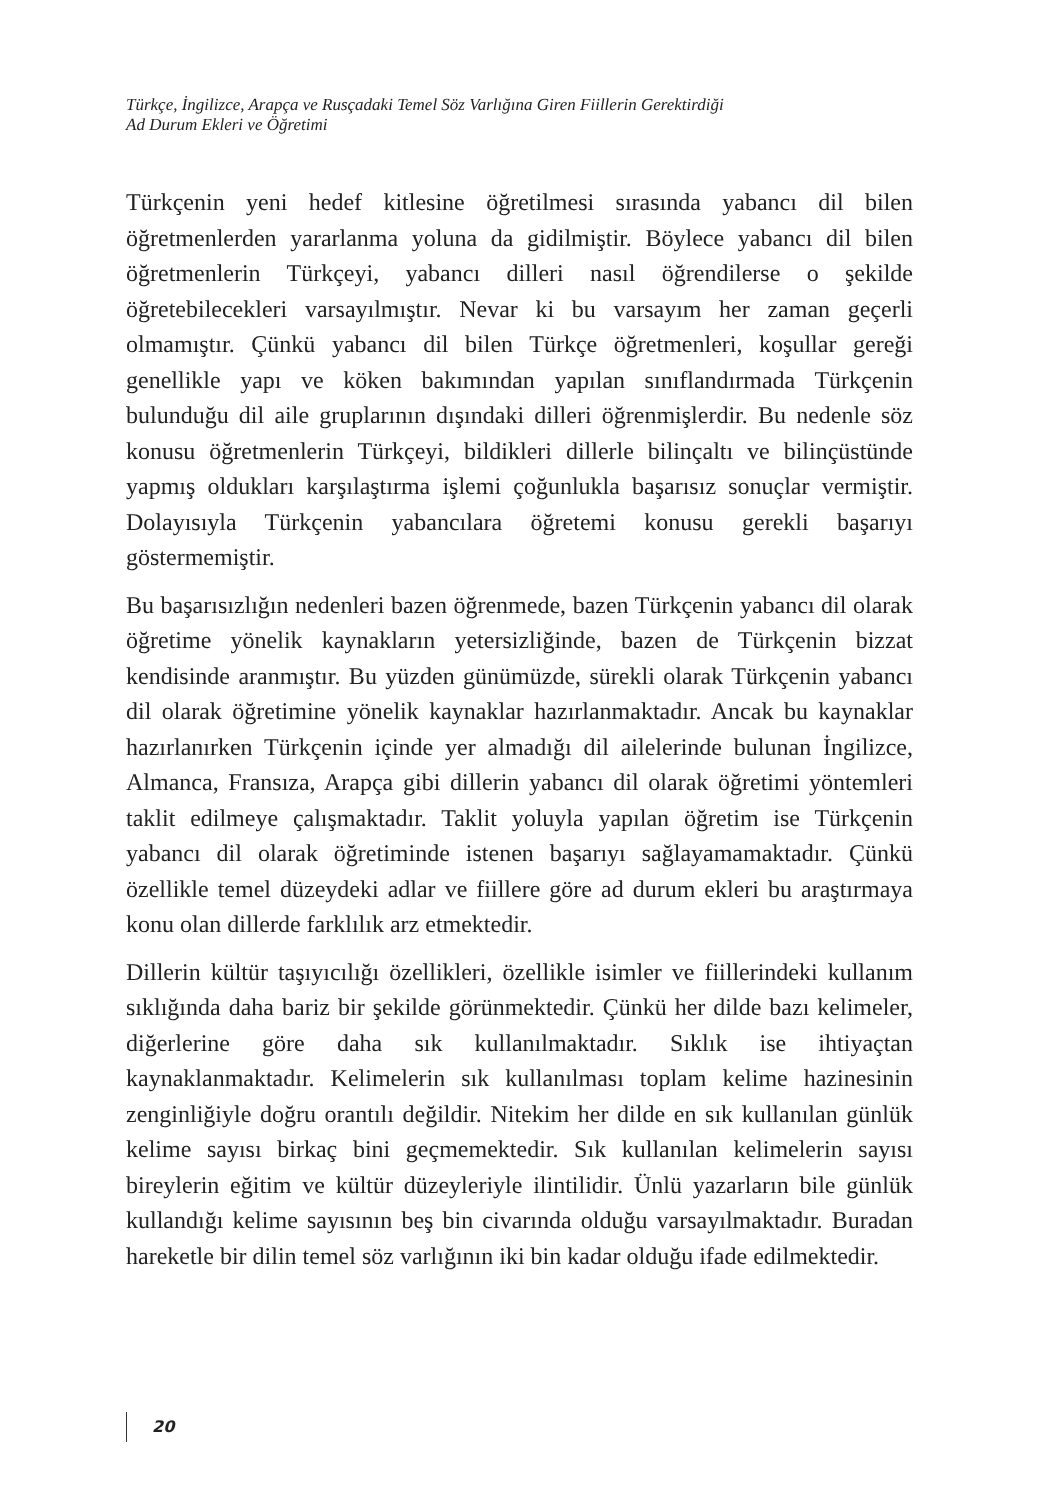Türkçe, İngilizce, Arapça ve Rusçadaki Temel Söz Varlığına Giren Fiillerin Gerektirdiği
Ad Durum Ekleri ve Öğretimi
Türkçenin yeni hedef kitlesine öğretilmesi sırasında yabancı dil bilen öğretmenlerden yararlanma yoluna da gidilmiştir. Böylece yabancı dil bilen öğretmenlerin Türkçeyi, yabancı dilleri nasıl öğrendilerse o şekilde öğretebilecekleri varsayılmıştır. Nevar ki bu varsayım her zaman geçerli olmamıştır. Çünkü yabancı dil bilen Türkçe öğretmenleri, koşullar gereği genellikle yapı ve köken bakımından yapılan sınıflandırmada Türkçenin bulunduğu dil aile gruplarının dışındaki dilleri öğrenmişlerdir. Bu nedenle söz konusu öğretmenlerin Türkçeyi, bildikleri dillerle bilinçaltı ve bilinçüstünde yapmış oldukları karşılaştırma işlemi çoğunlukla başarısız sonuçlar vermiştir. Dolayısıyla Türkçenin yabancılara öğretemi konusu gerekli başarıyı göstermemiştir.
Bu başarısızlığın nedenleri bazen öğrenmede, bazen Türkçenin yabancı dil olarak öğretime yönelik kaynakların yetersizliğinde, bazen de Türkçenin bizzat kendisinde aranmıştır. Bu yüzden günümüzde, sürekli olarak Türkçenin yabancı dil olarak öğretimine yönelik kaynaklar hazırlanmaktadır. Ancak bu kaynaklar hazırlanırken Türkçenin içinde yer almadığı dil ailelerinde bulunan İngilizce, Almanca, Fransıza, Arapça gibi dillerin yabancı dil olarak öğretimi yöntemleri taklit edilmeye çalışmaktadır. Taklit yoluyla yapılan öğretim ise Türkçenin yabancı dil olarak öğretiminde istenen başarıyı sağlayamamaktadır. Çünkü özellikle temel düzeydeki adlar ve fiillere göre ad durum ekleri bu araştırmaya konu olan dillerde farklılık arz etmektedir.
Dillerin kültür taşıyıcılığı özellikleri, özellikle isimler ve fiillerindeki kullanım sıklığında daha bariz bir şekilde görünmektedir. Çünkü her dilde bazı kelimeler, diğerlerine göre daha sık kullanılmaktadır. Sıklık ise ihtiyaçtan kaynaklanmaktadır. Kelimelerin sık kullanılması toplam kelime hazinesinin zenginliğiyle doğru orantılı değildir. Nitekim her dilde en sık kullanılan günlük kelime sayısı birkaç bini geçmemektedir. Sık kullanılan kelimelerin sayısı bireylerin eğitim ve kültür düzeyleriyle ilintilidir. Ünlü yazarların bile günlük kullandığı kelime sayısının beş bin civarında olduğu varsayılmaktadır. Buradan hareketle bir dilin temel söz varlığının iki bin kadar olduğu ifade edilmektedir.
20